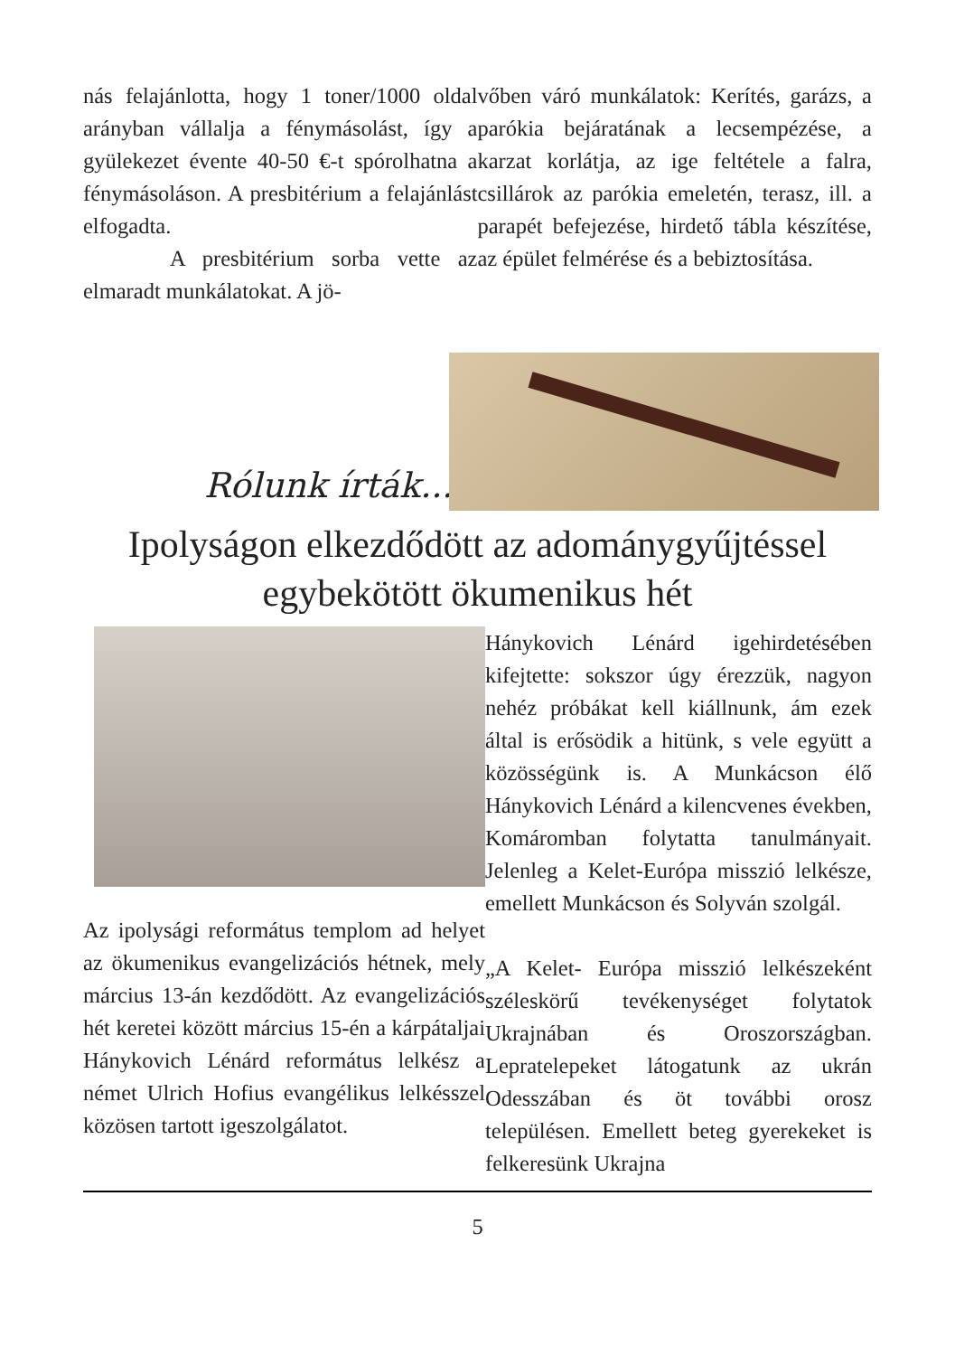nás felajánlotta, hogy 1 toner/1000 oldal arányban vállalja a fénymásolást, így a gyülekezet évente 40-50 €-t spórolhatna a fénymásoláson. A presbitérium a felajánlást elfogadta.
A presbitérium sorba vette az elmaradt munkálatokat. A jö-
vőben váró munkálatok: Kerítés, garázs, a parókia bejáratának a lecsempézése, a karzat korlátja, az ige feltétele a falra, csillárok az parókia emeletén, terasz, ill. a parapét befejezése, hirdető tábla készítése, az épület felmérése és a bebiztosítása.
Rólunk írták...
Ipolyságon elkezdődött az adománygyűjtéssel egybekötött ökumenikus hét
Az ipolysági református templom ad helyet az ökumenikus evangelizációs hétnek, mely március 13-án kezdődött. Az evangelizációs hét keretei között március 15-én a kárpátaljai Hánykovich Lénárd református lelkész a német Ulrich Hofius evangélikus lelkésszel közösen tartott igeszolgálatot.
Hánykovich Lénárd igehirdetésében kifejtette: sokszor úgy érezzük, nagyon nehéz próbákat kell kiállnunk, ám ezek által is erősödik a hitünk, s vele együtt a közösségünk is. A Munkácson élő Hánykovich Lénárd a kilencvenes években, Komáromban folytatta tanulmányait. Jelenleg a Kelet-Európa misszió lelkésze, emellett Munkácson és Solyván szolgál.
„A Kelet- Európa misszió lelkészeként széleskörű tevékenységet folytatok Ukrajnában és Oroszországban. Lepratelepeket látogatunk az ukrán Odesszában és öt további orosz településen. Emellett beteg gyerekeket is felkeresünk Ukrajna
5